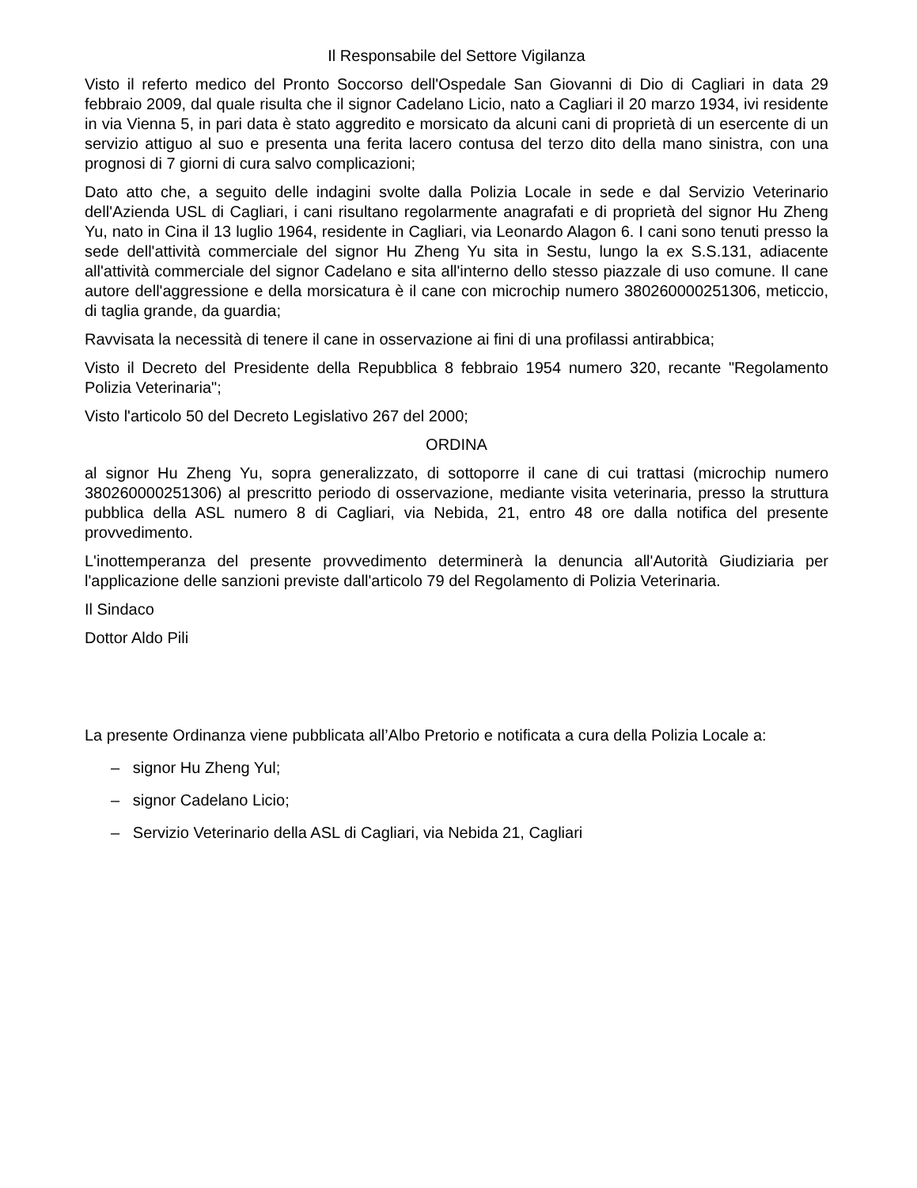Il Responsabile del Settore Vigilanza
Visto il referto medico del Pronto Soccorso dell'Ospedale San Giovanni di Dio di Cagliari in data 29 febbraio 2009, dal quale risulta che il signor Cadelano Licio, nato a Cagliari il 20 marzo 1934, ivi residente in via Vienna 5, in pari data è stato aggredito e morsicato da alcuni cani di proprietà di un esercente di un servizio attiguo al suo e presenta una ferita lacero contusa del terzo dito della mano sinistra, con una prognosi di 7 giorni di cura salvo complicazioni;
Dato atto che, a seguito delle indagini svolte dalla Polizia Locale in sede e dal Servizio Veterinario dell'Azienda USL di Cagliari, i cani risultano regolarmente anagrafati e di proprietà del signor Hu Zheng Yu, nato in Cina il 13 luglio 1964, residente in Cagliari, via Leonardo Alagon 6. I cani sono tenuti presso la sede dell'attività commerciale del signor Hu Zheng Yu sita in Sestu, lungo la ex S.S.131, adiacente all'attività commerciale del signor Cadelano e sita all'interno dello stesso piazzale di uso comune. Il cane autore dell'aggressione e della morsicatura è il cane con microchip numero 380260000251306, meticcio, di taglia grande, da guardia;
Ravvisata la necessità di tenere il cane in osservazione ai fini di una profilassi antirabbica;
Visto il Decreto del Presidente della Repubblica 8 febbraio 1954 numero 320, recante "Regolamento Polizia Veterinaria";
Visto l'articolo 50 del Decreto Legislativo 267 del 2000;
ORDINA
al signor Hu Zheng Yu, sopra generalizzato, di sottoporre il cane di cui trattasi (microchip numero 380260000251306) al prescritto periodo di osservazione, mediante visita veterinaria, presso la struttura pubblica della ASL numero 8 di Cagliari, via Nebida, 21, entro 48 ore dalla notifica del presente provvedimento.
L'inottemperanza del presente provvedimento determinerà la denuncia all'Autorità Giudiziaria per l'applicazione delle sanzioni previste dall'articolo 79 del Regolamento di Polizia Veterinaria.
Il Sindaco
Dottor Aldo Pili
La presente Ordinanza viene pubblicata all’Albo Pretorio e notificata a cura della Polizia Locale a:
– signor Hu Zheng Yul;
– signor Cadelano Licio;
– Servizio Veterinario della ASL di Cagliari, via Nebida 21, Cagliari